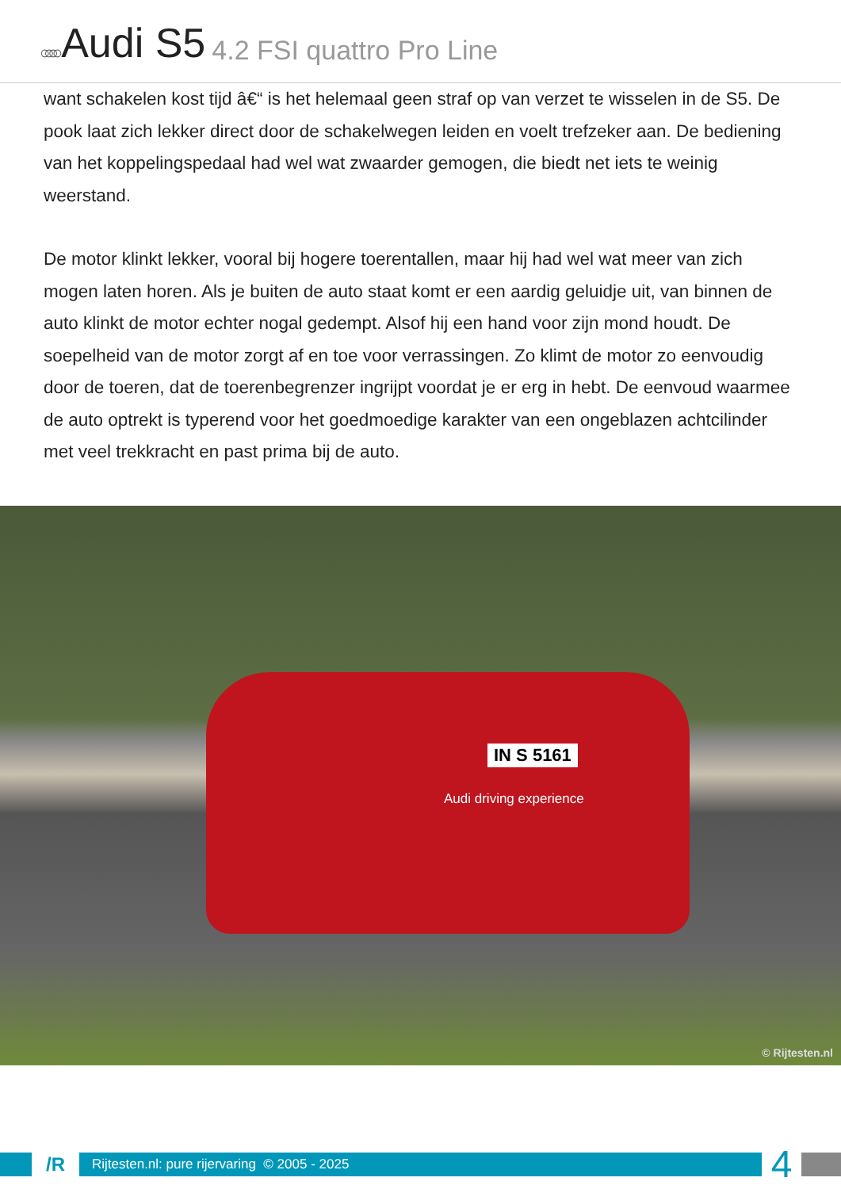○○○○ Audi S5 4.2 FSI quattro Pro Line
want schakelen kost tijd â€“ is het helemaal geen straf op van verzet te wisselen in de S5. De pook laat zich lekker direct door de schakelwegen leiden en voelt trefzeker aan. De bediening van het koppelingspedaal had wel wat zwaarder gemogen, die biedt net iets te weinig weerstand.
De motor klinkt lekker, vooral bij hogere toerentallen, maar hij had wel wat meer van zich mogen laten horen. Als je buiten de auto staat komt er een aardig geluidje uit, van binnen de auto klinkt de motor echter nogal gedempt. Alsof hij een hand voor zijn mond houdt. De soepelheid van de motor zorgt af en toe voor verrassingen. Zo klimt de motor zo eenvoudig door de toeren, dat de toerenbegrenzer ingrijpt voordat je er erg in hebt. De eenvoud waarmee de auto optrekt is typerend voor het goedmoedige karakter van een ongeblazen achtcilinder met veel trekkracht en past prima bij de auto.
IN S 5161
Audi driving experience
© Rijtesten.nl
/R
Rijtesten.nl: pure rijervaring © 2005 - 2025
4